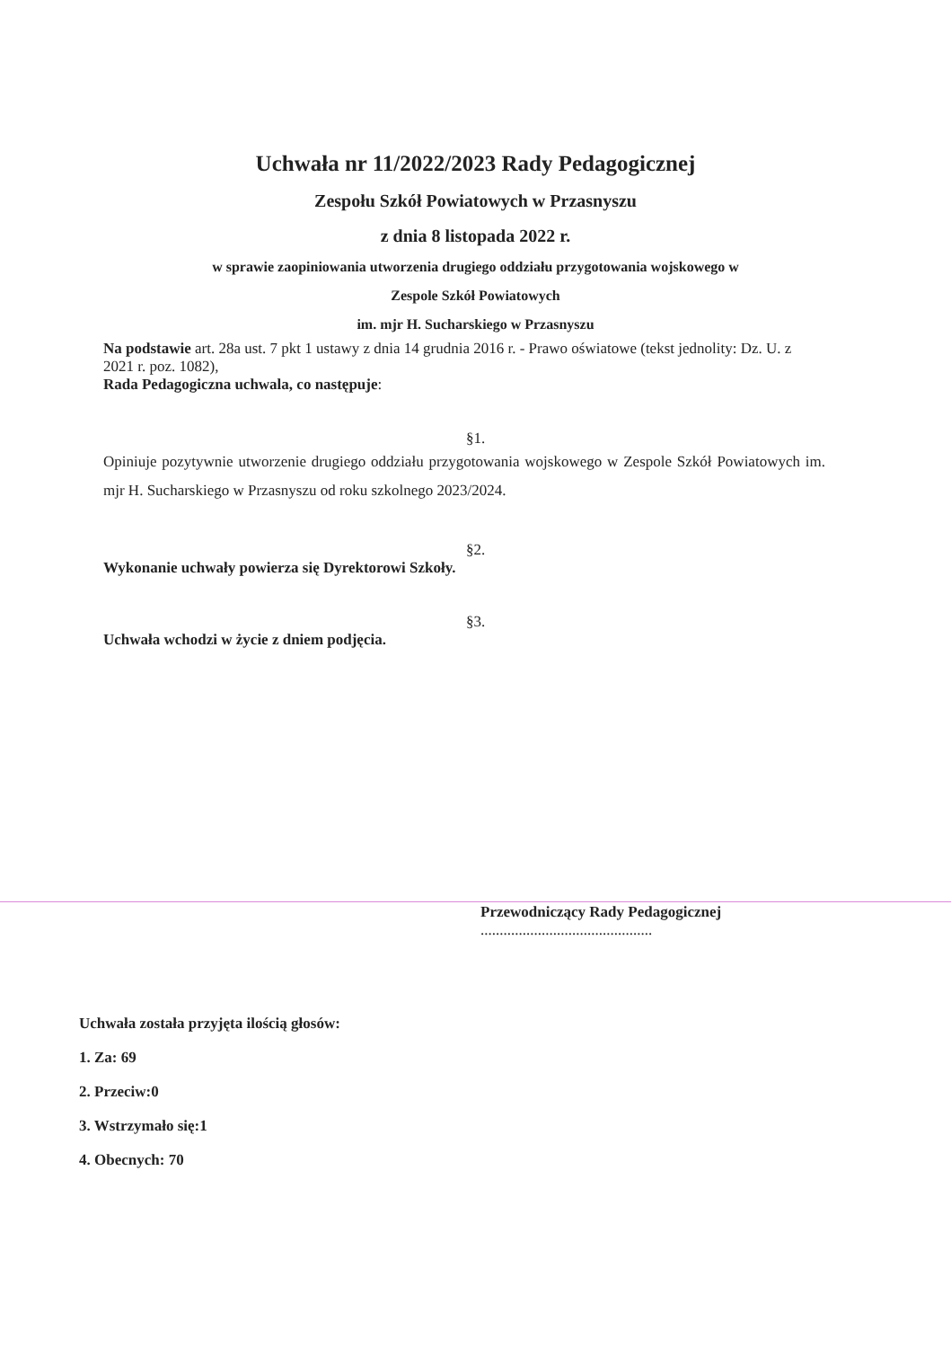Uchwała nr 11/2022/2023 Rady Pedagogicznej
Zespołu Szkół Powiatowych w Przasnyszu
z dnia 8 listopada 2022 r.
w sprawie zaopiniowania utworzenia drugiego oddziału przygotowania wojskowego w
Zespole Szkół Powiatowych
im. mjr H. Sucharskiego w Przasnyszu
Na podstawie art. 28a ust. 7 pkt 1 ustawy z dnia 14 grudnia 2016 r. - Prawo oświatowe (tekst jednolity: Dz. U. z 2021 r. poz. 1082),
Rada Pedagogiczna uchwala, co następuje:
§1.
Opiniuje pozytywnie utworzenie drugiego oddziału przygotowania wojskowego w Zespole Szkół Powiatowych im. mjr H. Sucharskiego w Przasnyszu od roku szkolnego 2023/2024.
§2.
Wykonanie uchwały powierza się Dyrektorowi Szkoły.
§3.
Uchwała wchodzi w życie z dniem podjęcia.
Przewodniczący Rady Pedagogicznej
.............................................
Uchwała została przyjęta ilością głosów:
1. Za: 69
2. Przeciw:0
3. Wstrzymało się:1
4. Obecnych: 70